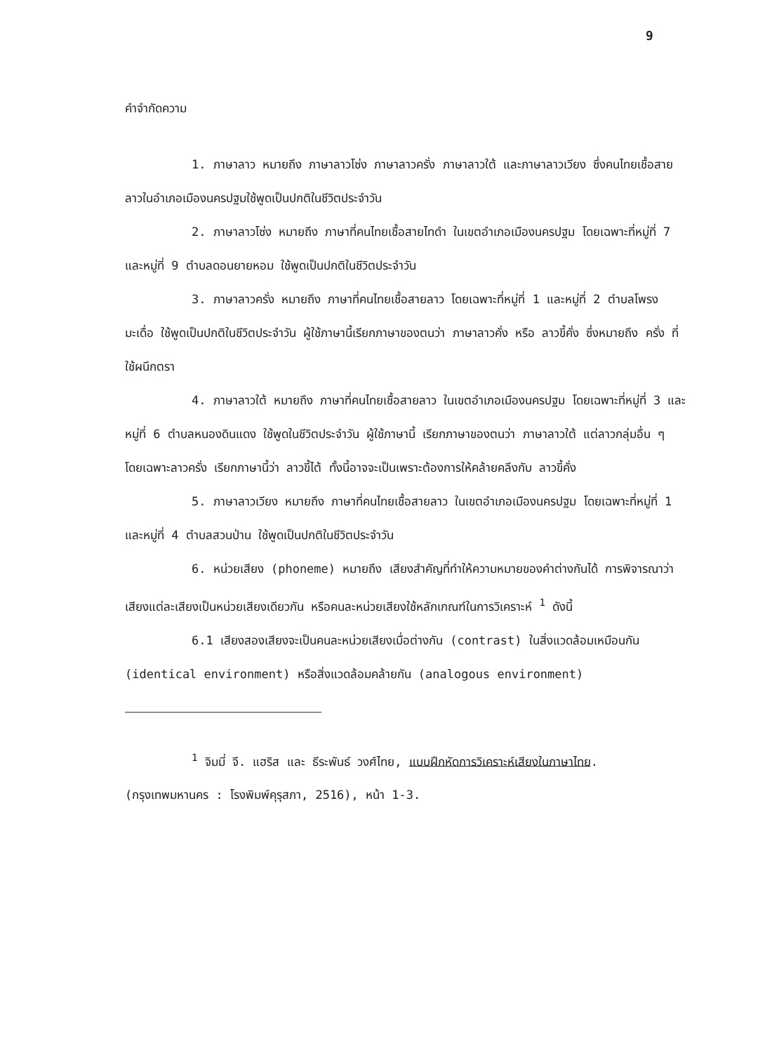9
คำจำกัดความ
1. ภาษาลาว หมายถึง ภาษาลาวโซ่ง ภาษาลาวครั่ง ภาษาลาวใต้ และภาษาลาวเวียง ซึ่งคนไทยเชื้อสายลาวในอำเภอเมืองนครปฐมใช้พูดเป็นปกติในชีวิตประจำวัน
2. ภาษาลาวโซ่ง หมายถึง ภาษาที่คนไทยเชื้อสายไทดำ ในเขตอำเภอเมืองนครปฐม โดยเฉพาะที่หมู่ที่ 7 และหมู่ที่ 9 ตำบลดอนยายหอม ใช้พูดเป็นปกติในชีวิตประจำวัน
3. ภาษาลาวครั่ง หมายถึง ภาษาที่คนไทยเชื้อสายลาว โดยเฉพาะที่หมู่ที่ 1 และหมู่ที่ 2 ตำบลโพรงมะเดื่อ ใช้พูดเป็นปกติในชีวิตประจำวัน ผู้ใช้ภาษานี้เรียกภาษาของตนว่า ภาษาลาวคั่ง หรือ ลาวขี้คั่ง ซึ่งหมายถึง ครั่ง ที่ใช้ผนึกตรา
4. ภาษาลาวใต้ หมายถึง ภาษาที่คนไทยเชื้อสายลาว ในเขตอำเภอเมืองนครปฐม โดยเฉพาะที่หมู่ที่ 3 และหมู่ที่ 6 ตำบลหนองดินแดง ใช้พูดในชีวิตประจำวัน ผู้ใช้ภาษานี้ เรียกภาษาของตนว่า ภาษาลาวใต้ แต่ลาวกลุ่มอื่น ๆ โดยเฉพาะลาวครั่ง เรียกภาษานี้ว่า ลาวขี้ไต้ ทั้งนี้อาจจะเป็นเพราะต้องการให้คล้ายคลึงกับ ลาวขี้คั่ง
5. ภาษาลาวเวียง หมายถึง ภาษาที่คนไทยเชื้อสายลาว ในเขตอำเภอเมืองนครปฐม โดยเฉพาะที่หมู่ที่ 1 และหมู่ที่ 4 ตำบลสวนป่าน ใช้พูดเป็นปกติในชีวิตประจำวัน
6. หน่วยเสียง (phoneme) หมายถึง เสียงสำคัญที่ทำให้ความหมายของคำต่างกันได้ การพิจารณาว่าเสียงแต่ละเสียงเป็นหน่วยเสียงเดียวกัน หรือคนละหน่วยเสียงใช้หลักเกณฑ์ในการวิเคราะห์ <sup>1</sup> ดังนี้
6.1 เสียงสองเสียงจะเป็นคนละหน่วยเสียงเมื่อต่างกัน (contrast) ในสิ่งแวดล้อมเหมือนกัน (identical environment) หรือสิ่งแวดล้อมคล้ายกัน (analogous environment)
<sup>1</sup> จิมมี่ จี. แฮริส และ ธีระพันธ์ วงศ์ไทย, แบบฝึกหัดการวิเคราะห์เสียงในภาษาไทย. (กรุงเทพมหานคร : โรงพิมพ์คุรุสภา, 2516), หน้า 1-3.